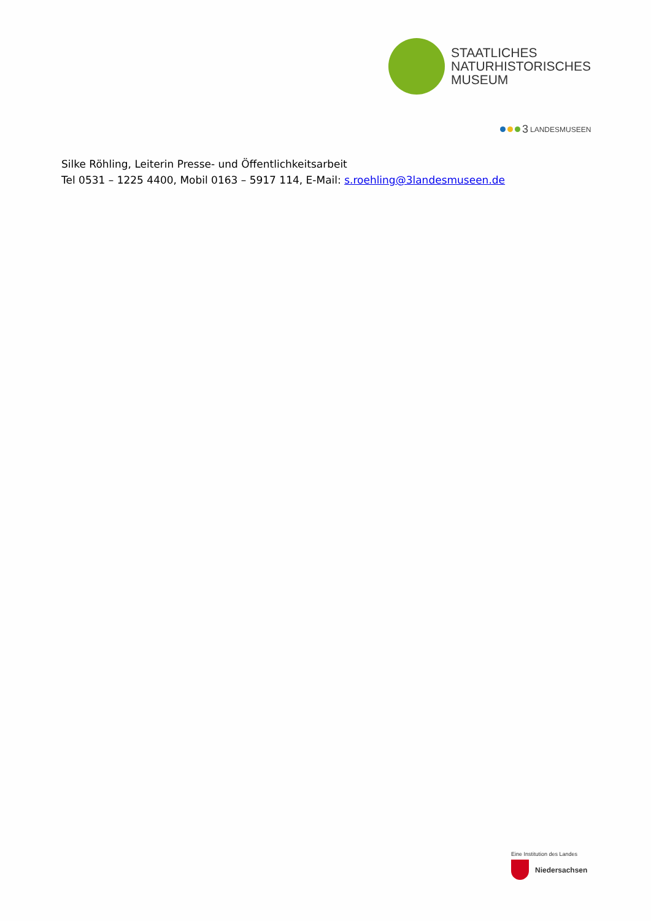STAATLICHES
NATURHISTORISCHES
MUSEUM
3 LANDESMUSEEN
Silke Röhling, Leiterin Presse- und Öffentlichkeitsarbeit
Tel 0531 – 1225 4400, Mobil 0163 – 5917 114, E-Mail: s.roehling@3landesmuseen.de
Eine Institution des Landes
Niedersachsen